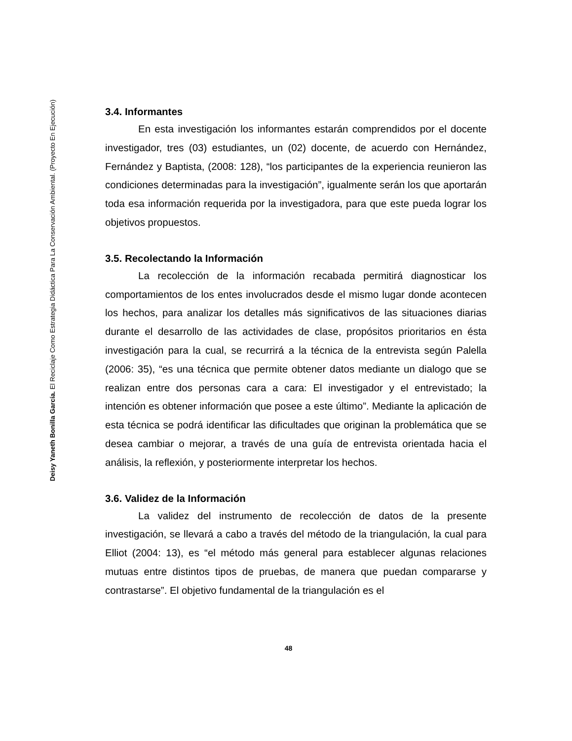Deisy Yaneth Bonilla García. El Reciclaje Como Estrategia Didáctica Para La Conservación Ambiental. (Proyecto En Ejecución)
3.4. Informantes
En esta investigación los informantes estarán comprendidos por el docente investigador, tres (03) estudiantes, un (02) docente, de acuerdo con Hernández, Fernández y Baptista, (2008: 128), “los participantes de la experiencia reunieron las condiciones determinadas para la investigación”, igualmente serán los que aportarán toda esa información requerida por la investigadora, para que este pueda lograr los objetivos propuestos.
3.5. Recolectando la Información
La recolección de la información recabada permitirá diagnosticar los comportamientos de los entes involucrados desde el mismo lugar donde acontecen los hechos, para analizar los detalles más significativos de las situaciones diarias durante el desarrollo de las actividades de clase, propósitos prioritarios en ésta investigación para la cual, se recurrirá a la técnica de la entrevista según Palella (2006: 35), “es una técnica que permite obtener datos mediante un dialogo que se realizan entre dos personas cara a cara: El investigador y el entrevistado; la intención es obtener información que posee a este último”. Mediante la aplicación de esta técnica se podrá identificar las dificultades que originan la problemática que se desea cambiar o mejorar, a través de una guía de entrevista orientada hacia el análisis, la reflexión, y posteriormente interpretar los hechos.
3.6. Validez de la Información
La validez del instrumento de recolección de datos de la presente investigación, se llevará a cabo a través del método de la triangulación, la cual para Elliot (2004: 13), es “el método más general para establecer algunas relaciones mutuas entre distintos tipos de pruebas, de manera que puedan compararse y contrastarse”. El objetivo fundamental de la triangulación es el
48